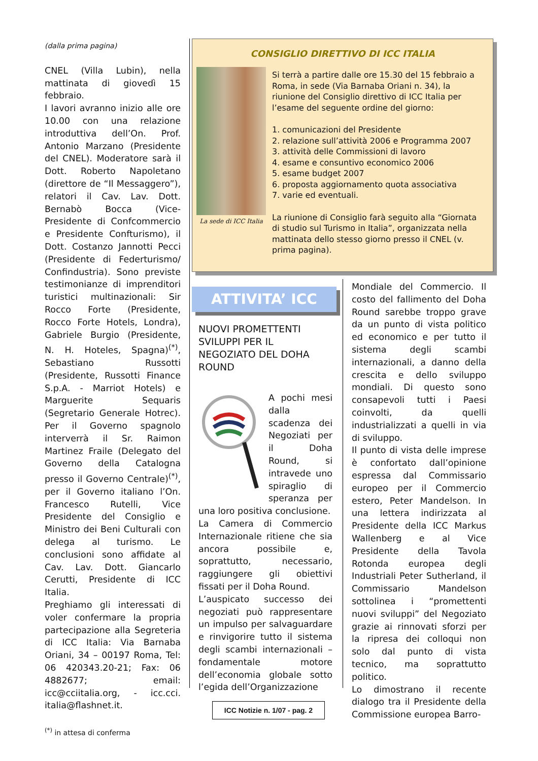(dalla prima pagina)
CNEL (Villa Lubin), nella mattinata di giovedì 15 febbraio.
I lavori avranno inizio alle ore 10.00 con una relazione introduttiva dell’On. Prof. Antonio Marzano (Presidente del CNEL). Moderatore sarà il Dott. Roberto Napoletano (direttore de “Il Messaggero”), relatori il Cav. Lav. Dott. Bernabò Bocca (Vice-Presidente di Confcommercio e Presidente Confturismo), il Dott. Costanzo Jannotti Pecci (Presidente di Federturismo/ Confindustria). Sono previste testimonianze di imprenditori turistici multinazionali: Sir Rocco Forte (Presidente, Rocco Forte Hotels, Londra), Gabriele Burgio (Presidente, N. H. Hoteles, Spagna)<sup>(*)</sup>, Sebastiano Russotti (Presidente, Russotti Finance S.p.A. - Marriot Hotels) e Marguerite Sequaris (Segretario Generale Hotrec). Per il Governo spagnolo interverrà il Sr. Raimon Martinez Fraile (Delegato del Governo della Catalogna presso il Governo Centrale)<sup>(*)</sup>, per il Governo italiano l’On. Francesco Rutelli, Vice Presidente del Consiglio e Ministro dei Beni Culturali con delega al turismo. Le conclusioni sono affidate al Cav. Lav. Dott. Giancarlo Cerutti, Presidente di ICC Italia.
Preghiamo gli interessati di voler confermare la propria partecipazione alla Segreteria di ICC Italia: Via Barnaba Oriani, 34 – 00197 Roma, Tel: 06 420343.20-21; Fax: 06 4882677; email: icc@cciitalia.org, - icc.cci. italia@flashnet.it.
<sup>(*)</sup> in attesa di conferma
CONSIGLIO DIRETTIVO DI ICC ITALIA
La sede di ICC Italia
Si terrà a partire dalle ore 15.30 del 15 febbraio a Roma, in sede (Via Barnaba Oriani n. 34), la riunione del Consiglio direttivo di ICC Italia per l’esame del seguente ordine del giorno:
1. comunicazioni del Presidente
2. relazione sull’attività 2006 e Programma 2007
3. attività delle Commissioni di lavoro
4. esame e consuntivo economico 2006
5. esame budget 2007
6. proposta aggiornamento quota associativa
7. varie ed eventuali.
La riunione di Consiglio farà seguito alla “Giornata di studio sul Turismo in Italia”, organizzata nella mattinata dello stesso giorno presso il CNEL (v. prima pagina).
ATTIVITA’ ICC
NUOVI PROMETTENTI SVILUPPI PER IL NEGOZIATO DEL DOHA ROUND
A pochi mesi dalla scadenza dei Negoziati per il Doha Round, si intravede uno spiraglio di speranza per una loro positiva conclusione.
La Camera di Commercio Internazionale ritiene che sia ancora possibile e, soprattutto, necessario, raggiungere gli obiettivi fissati per il Doha Round.
L’auspicato successo dei negoziati può rappresentare un impulso per salvaguardare e rinvigorire tutto il sistema degli scambi internazionali – fondamentale motore dell’economia globale sotto l’egida dell’Organizzazione
Mondiale del Commercio. Il costo del fallimento del Doha Round sarebbe troppo grave da un punto di vista politico ed economico e per tutto il sistema degli scambi internazionali, a danno della crescita e dello sviluppo mondiali. Di questo sono consapevoli tutti i Paesi coinvolti, da quelli industrializzati a quelli in via di sviluppo.
Il punto di vista delle imprese è confortato dall’opinione espressa dal Commissario europeo per il Commercio estero, Peter Mandelson. In una lettera indirizzata al Presidente della ICC Markus Wallenberg e al Vice Presidente della Tavola Rotonda europea degli Industriali Peter Sutherland, il Commissario Mandelson sottolinea i “promettenti nuovi sviluppi” del Negoziato grazie ai rinnovati sforzi per la ripresa dei colloqui non solo dal punto di vista tecnico, ma soprattutto politico.
Lo dimostrano il recente dialogo tra il Presidente della Commissione europea Barro-
ICC Notizie n. 1/07 - pag. 2